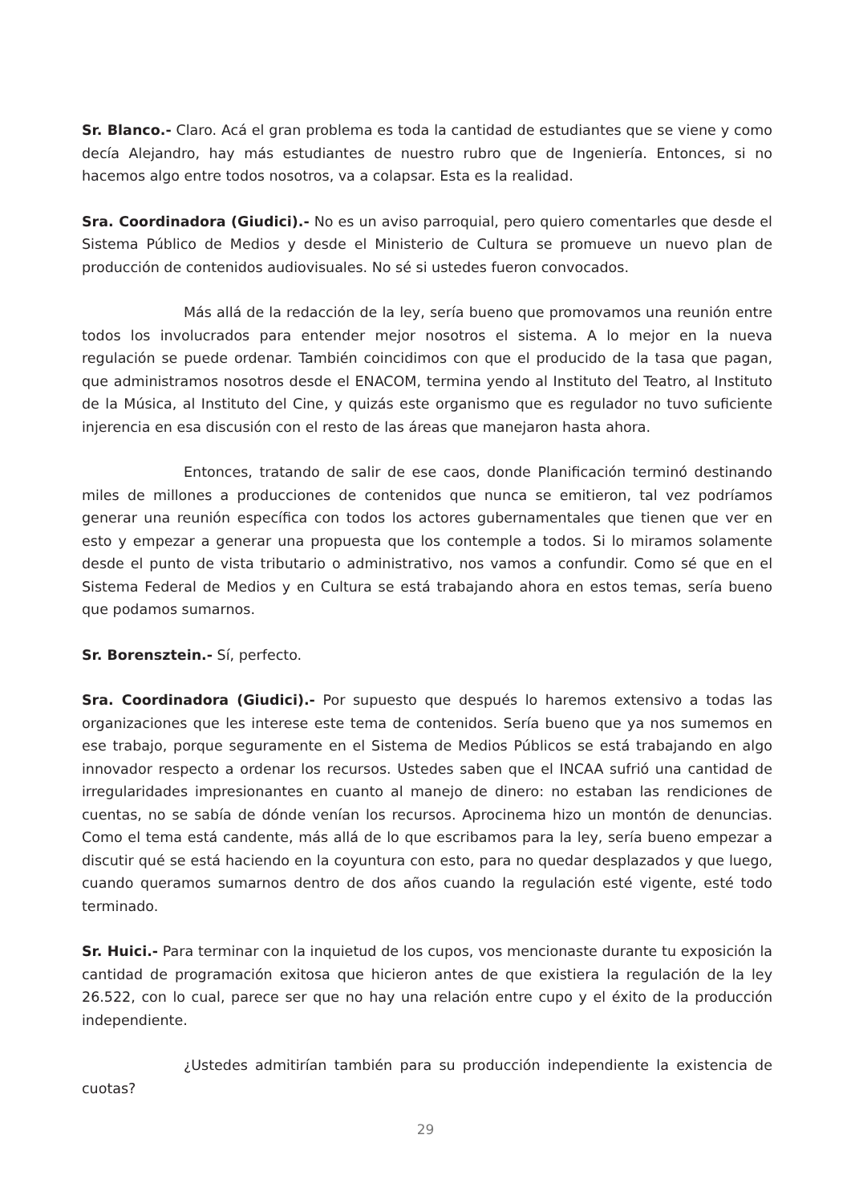Sr. Blanco.- Claro. Acá el gran problema es toda la cantidad de estudiantes que se viene y como decía Alejandro, hay más estudiantes de nuestro rubro que de Ingeniería. Entonces, si no hacemos algo entre todos nosotros, va a colapsar. Esta es la realidad.
Sra. Coordinadora (Giudici).- No es un aviso parroquial, pero quiero comentarles que desde el Sistema Público de Medios y desde el Ministerio de Cultura se promueve un nuevo plan de producción de contenidos audiovisuales. No sé si ustedes fueron convocados.
Más allá de la redacción de la ley, sería bueno que promovamos una reunión entre todos los involucrados para entender mejor nosotros el sistema. A lo mejor en la nueva regulación se puede ordenar. También coincidimos con que el producido de la tasa que pagan, que administramos nosotros desde el ENACOM, termina yendo al Instituto del Teatro, al Instituto de la Música, al Instituto del Cine, y quizás este organismo que es regulador no tuvo suficiente injerencia en esa discusión con el resto de las áreas que manejaron hasta ahora.
Entonces, tratando de salir de ese caos, donde Planificación terminó destinando miles de millones a producciones de contenidos que nunca se emitieron, tal vez podríamos generar una reunión específica con todos los actores gubernamentales que tienen que ver en esto y empezar a generar una propuesta que los contemple a todos. Si lo miramos solamente desde el punto de vista tributario o administrativo, nos vamos a confundir. Como sé que en el Sistema Federal de Medios y en Cultura se está trabajando ahora en estos temas, sería bueno que podamos sumarnos.
Sr. Borensztein.- Sí, perfecto.
Sra. Coordinadora (Giudici).- Por supuesto que después lo haremos extensivo a todas las organizaciones que les interese este tema de contenidos. Sería bueno que ya nos sumemos en ese trabajo, porque seguramente en el Sistema de Medios Públicos se está trabajando en algo innovador respecto a ordenar los recursos. Ustedes saben que el INCAA sufrió una cantidad de irregularidades impresionantes en cuanto al manejo de dinero: no estaban las rendiciones de cuentas, no se sabía de dónde venían los recursos. Aprocinema hizo un montón de denuncias. Como el tema está candente, más allá de lo que escribamos para la ley, sería bueno empezar a discutir qué se está haciendo en la coyuntura con esto, para no quedar desplazados y que luego, cuando queramos sumarnos dentro de dos años cuando la regulación esté vigente, esté todo terminado.
Sr. Huici.- Para terminar con la inquietud de los cupos, vos mencionaste durante tu exposición la cantidad de programación exitosa que hicieron antes de que existiera la regulación de la ley 26.522, con lo cual, parece ser que no hay una relación entre cupo y el éxito de la producción independiente.
¿Ustedes admitirían también para su producción independiente la existencia de cuotas?
29